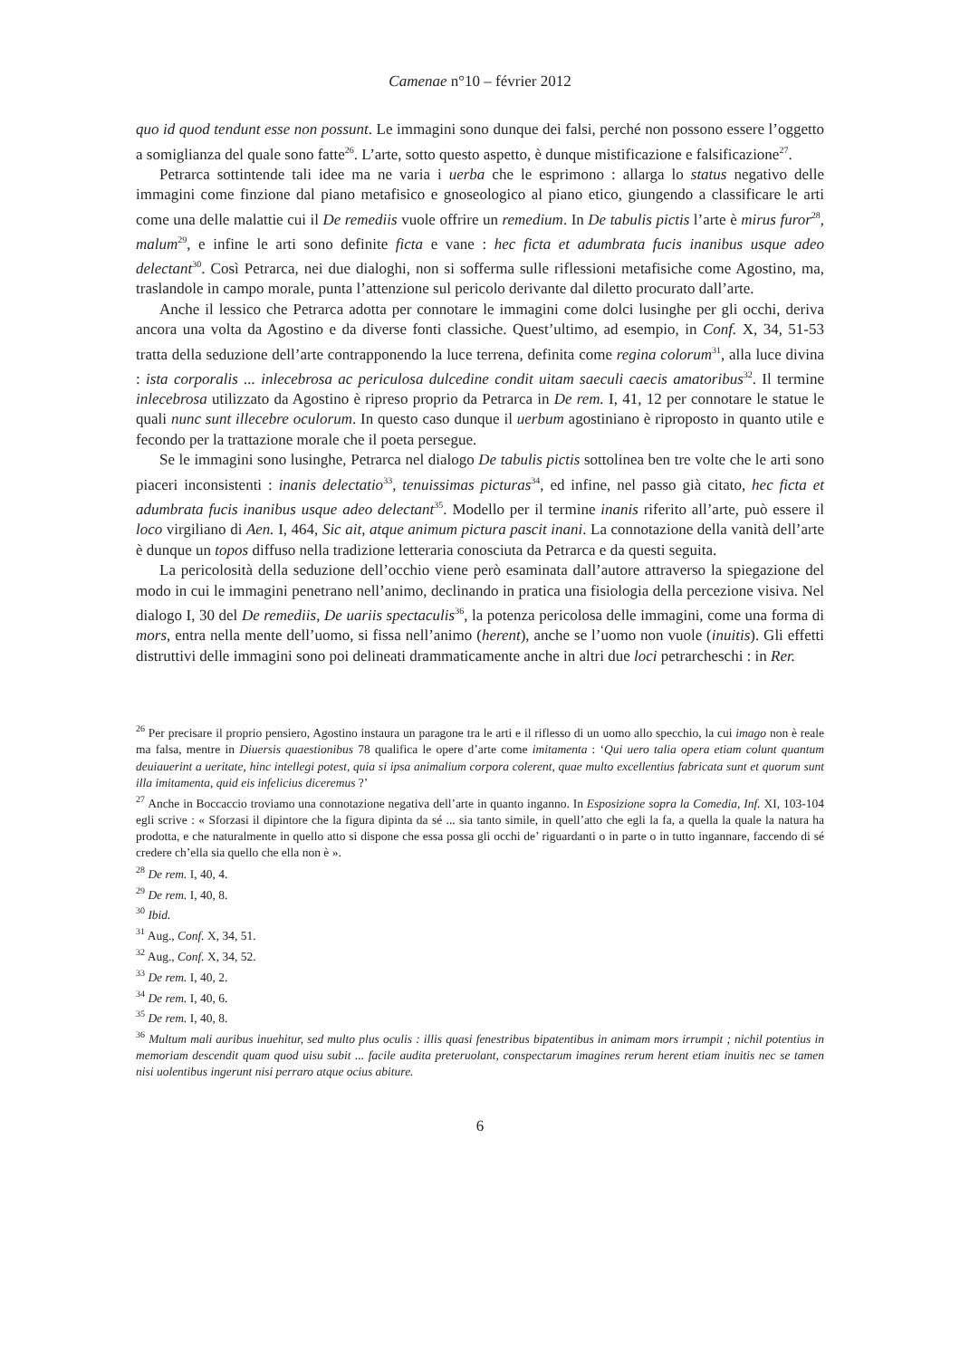Camenae n°10 – février 2012
quo id quod tendunt esse non possunt. Le immagini sono dunque dei falsi, perché non possono essere l’oggetto a somiglianza del quale sono fatte<sup>26</sup>. L’arte, sotto questo aspetto, è dunque mistificazione e falsificazione<sup>27</sup>.
Petrarca sottintende tali idee ma ne varia i uerba che le esprimono : allarga lo status negativo delle immagini come finzione dal piano metafisico e gnoseologico al piano etico, giungendo a classificare le arti come una delle malattie cui il De remediis vuole offrire un remedium. In De tabulis pictis l’arte è mirus furor<sup>28</sup>, malum<sup>29</sup>, e infine le arti sono definite ficta e vane : hec ficta et adumbrata fucis inanibus usque adeo delectant<sup>30</sup>. Così Petrarca, nei due dialoghi, non si sofferma sulle riflessioni metafisiche come Agostino, ma, traslandole in campo morale, punta l’attenzione sul pericolo derivante dal diletto procurato dall’arte.
Anche il lessico che Petrarca adotta per connotare le immagini come dolci lusinghe per gli occhi, deriva ancora una volta da Agostino e da diverse fonti classiche. Quest’ultimo, ad esempio, in Conf. X, 34, 51-53 tratta della seduzione dell’arte contrapponendo la luce terrena, definita come regina colorum<sup>31</sup>, alla luce divina : ista corporalis ... inlecebrosa ac periculosa dulcedine condit uitam saeculi caecis amatoribus<sup>32</sup>. Il termine inlecebrosa utilizzato da Agostino è ripreso proprio da Petrarca in De rem. I, 41, 12 per connotare le statue le quali nunc sunt illecebre oculorum. In questo caso dunque il uerbum agostiniano è riproposto in quanto utile e fecondo per la trattazione morale che il poeta persegue.
Se le immagini sono lusinghe, Petrarca nel dialogo De tabulis pictis sottolinea ben tre volte che le arti sono piaceri inconsistenti : inanis delectatio<sup>33</sup>, tenuissimas picturas<sup>34</sup>, ed infine, nel passo già citato, hec ficta et adumbrata fucis inanibus usque adeo delectant<sup>35</sup>. Modello per il termine inanis riferito all’arte, può essere il loco virgiliano di Aen. I, 464, Sic ait, atque animum pictura pascit inani. La connotazione della vanità dell’arte è dunque un topos diffuso nella tradizione letteraria conosciuta da Petrarca e da questi seguita.
La pericolosità della seduzione dell’occhio viene però esaminata dall’autore attraverso la spiegazione del modo in cui le immagini penetrano nell’animo, declinando in pratica una fisiologia della percezione visiva. Nel dialogo I, 30 del De remediis, De uariis spectaculis<sup>36</sup>, la potenza pericolosa delle immagini, come una forma di mors, entra nella mente dell’uomo, si fissa nell’animo (herent), anche se l’uomo non vuole (inuitis). Gli effetti distruttivi delle immagini sono poi delineati drammaticamente anche in altri due loci petrarcheschi : in Rer.
<sup>26</sup> Per precisare il proprio pensiero, Agostino instaura un paragone tra le arti e il riflesso di un uomo allo specchio, la cui imago non è reale ma falsa, mentre in Diuersis quaestionibus 78 qualifica le opere d’arte come imitamenta : ‘Qui uero talia opera etiam colunt quantum deuiauerint a ueritate, hinc intellegi potest, quia si ipsa animalium corpora colerent, quae multo excellentius fabricata sunt et quorum sunt illa imitamenta, quid eis infelicius diceremus ?’
<sup>27</sup> Anche in Boccaccio troviamo una connotazione negativa dell’arte in quanto inganno. In Esposizione sopra la Comedia, Inf. XI, 103-104 egli scrive : « Sforzasi il dipintore che la figura dipinta da sé ... sia tanto simile, in quell’atto che egli la fa, a quella la quale la natura ha prodotta, e che naturalmente in quello atto si dispone che essa possa gli occhi de’ riguardanti o in parte o in tutto ingannare, faccendo di sé credere ch’ella sia quello che ella non è ».
<sup>28</sup> De rem. I, 40, 4.
<sup>29</sup> De rem. I, 40, 8.
<sup>30</sup> Ibid.
<sup>31</sup> Aug., Conf. X, 34, 51.
<sup>32</sup> Aug., Conf. X, 34, 52.
<sup>33</sup> De rem. I, 40, 2.
<sup>34</sup> De rem. I, 40, 6.
<sup>35</sup> De rem. I, 40, 8.
<sup>36</sup> Multum mali auribus inuehitur, sed multo plus oculis : illis quasi fenestribus bipatentibus in animam mors irrumpit ; nichil potentius in memoriam descendit quam quod uisu subit ... facile audita preteruolant, conspectarum imagines rerum herent etiam inuitis nec se tamen nisi uolentibus ingerunt nisi perraro atque ocius abiture.
6